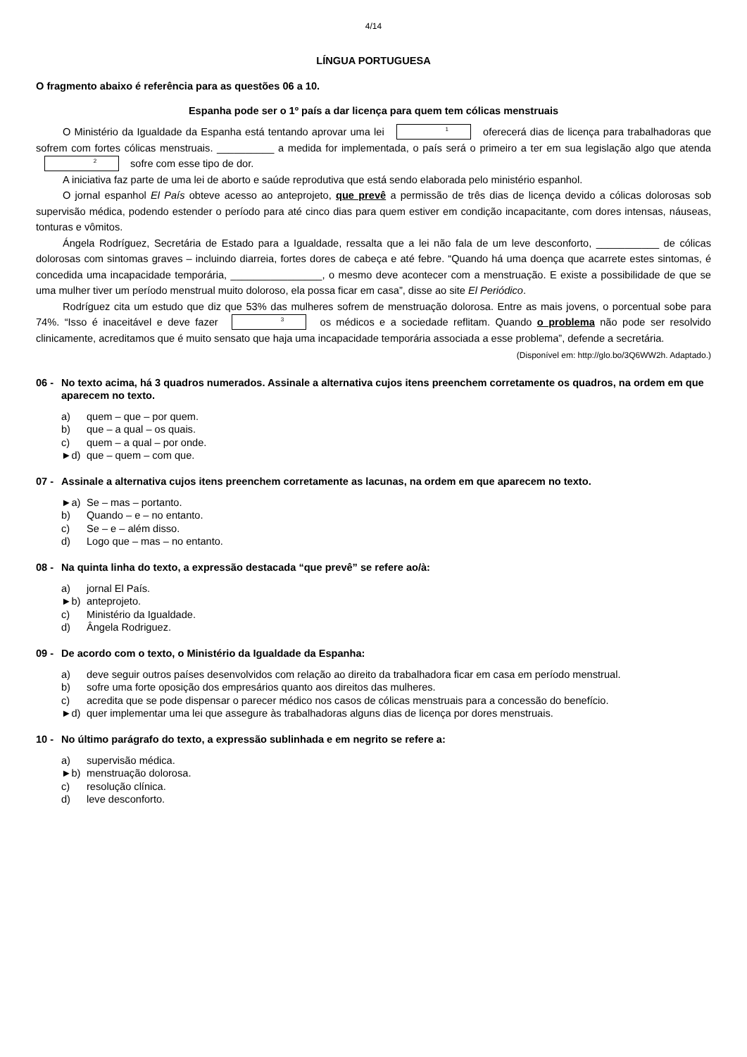4/14
LÍNGUA PORTUGUESA
O fragmento abaixo é referência para as questões 06 a 10.
Espanha pode ser o 1º país a dar licença para quem tem cólicas menstruais
O Ministério da Igualdade da Espanha está tentando aprovar uma lei 1 oferecerá dias de licença para trabalhadoras que sofrem com fortes cólicas menstruais. __________ a medida for implementada, o país será o primeiro a ter em sua legislação algo que atenda 2 sofre com esse tipo de dor.
A iniciativa faz parte de uma lei de aborto e saúde reprodutiva que está sendo elaborada pelo ministério espanhol.
O jornal espanhol El País obteve acesso ao anteprojeto, que prevê a permissão de três dias de licença devido a cólicas dolorosas sob supervisão médica, podendo estender o período para até cinco dias para quem estiver em condição incapacitante, com dores intensas, náuseas, tonturas e vômitos.
Ángela Rodríguez, Secretária de Estado para a Igualdade, ressalta que a lei não fala de um leve desconforto, ___________ de cólicas dolorosas com sintomas graves – incluindo diarreia, fortes dores de cabeça e até febre. “Quando há uma doença que acarrete estes sintomas, é concedida uma incapacidade temporária, ________________, o mesmo deve acontecer com a menstruação. E existe a possibilidade de que se uma mulher tiver um período menstrual muito doloroso, ela possa ficar em casa”, disse ao site El Periódico.
Rodríguez cita um estudo que diz que 53% das mulheres sofrem de menstruação dolorosa. Entre as mais jovens, o porcentual sobe para 74%. “Isso é inaceitável e deve fazer 3 os médicos e a sociedade reflitam. Quando o problema não pode ser resolvido clinicamente, acreditamos que é muito sensato que haja uma incapacidade temporária associada a esse problema”, defende a secretária.
(Disponível em: http://glo.bo/3Q6WW2h. Adaptado.)
06 - No texto acima, há 3 quadros numerados. Assinale a alternativa cujos itens preenchem corretamente os quadros, na ordem em que aparecem no texto.
a) quem – que – por quem.
b) que – a qual – os quais.
c) quem – a qual – por onde.
►d) que – quem – com que.
07 - Assinale a alternativa cujos itens preenchem corretamente as lacunas, na ordem em que aparecem no texto.
►a) Se – mas – portanto.
b) Quando – e – no entanto.
c) Se – e – além disso.
d) Logo que – mas – no entanto.
08 - Na quinta linha do texto, a expressão destacada “que prevê” se refere ao/à:
a) jornal El País.
►b) anteprojeto.
c) Ministério da Igualdade.
d) Ângela Rodriguez.
09 - De acordo com o texto, o Ministério da Igualdade da Espanha:
a) deve seguir outros países desenvolvidos com relação ao direito da trabalhadora ficar em casa em período menstrual.
b) sofre uma forte oposição dos empresários quanto aos direitos das mulheres.
c) acredita que se pode dispensar o parecer médico nos casos de cólicas menstruais para a concessão do benefício.
►d) quer implementar uma lei que assegure às trabalhadoras alguns dias de licença por dores menstruais.
10 - No último parágrafo do texto, a expressão sublinhada e em negrito se refere a:
a) supervisão médica.
►b) menstruação dolorosa.
c) resolução clínica.
d) leve desconforto.